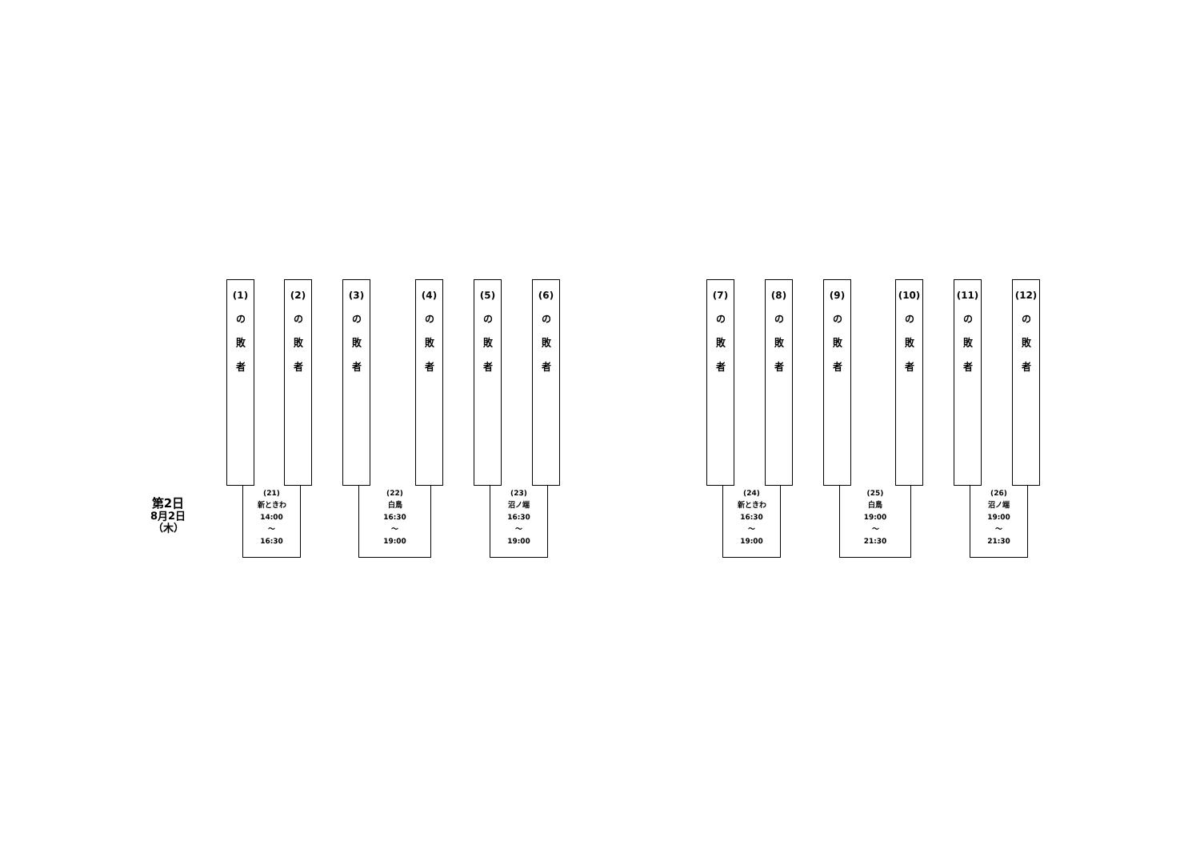第2日
8月2日
（木）
(1)
の
敗
者
(2)
の
敗
者
(21)
新ときわ
14:00
〜
16:30
(3)
の
敗
者
(4)
の
敗
者
(22)
白鳥
16:30
〜
19:00
(5)
の
敗
者
(6)
の
敗
者
(23)
沼ノ端
16:30
〜
19:00
(7)
の
敗
者
(8)
の
敗
者
(24)
新ときわ
16:30
〜
19:00
(9)
の
敗
者
(10)
の
敗
者
(25)
白鳥
19:00
〜
21:30
(11)
の
敗
者
(12)
の
敗
者
(26)
沼ノ端
19:00
〜
21:30